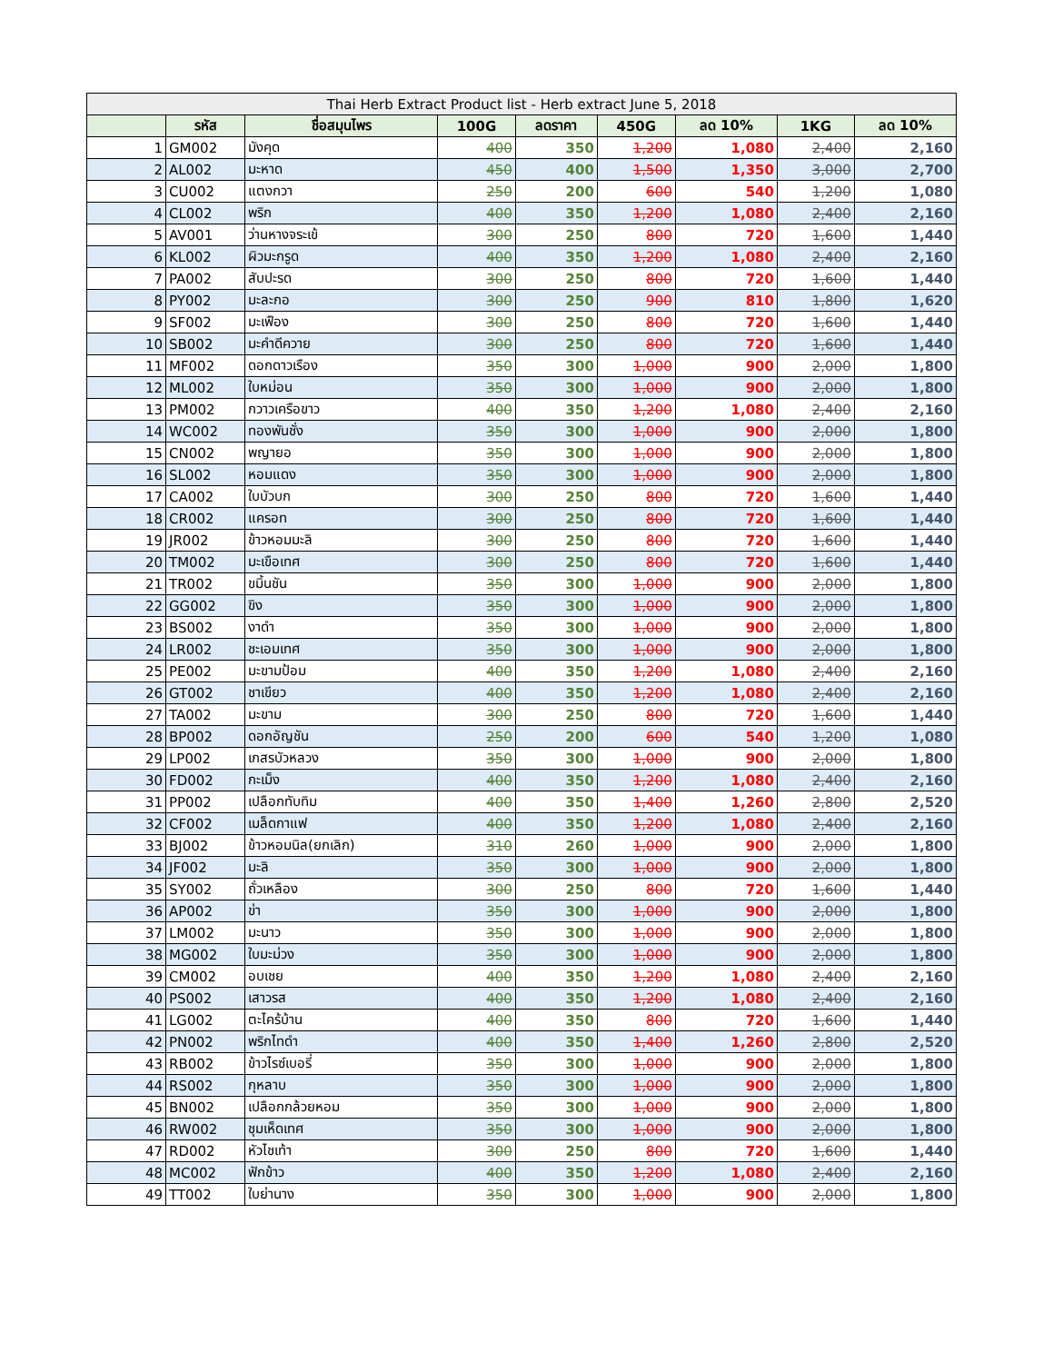| Thai Herb Extract Product list - Herb extract June 5, 2018 | | | | | | | | |
| --- | --- | --- | --- | --- | --- | --- | --- | --- |
| | รหัส | ชื่อสมุนไพร | 100G | ลดราคา | 450G | ลด 10% | 1KG | ลด 10% |
| 1 | GM002 | มังคุด | 400 | 350 | 1,200 | 1,080 | 2,400 | 2,160 |
| 2 | AL002 | มะหาด | 450 | 400 | 1,500 | 1,350 | 3,000 | 2,700 |
| 3 | CU002 | แตงกวา | 250 | 200 | 600 | 540 | 1,200 | 1,080 |
| 4 | CL002 | พริก | 400 | 350 | 1,200 | 1,080 | 2,400 | 2,160 |
| 5 | AV001 | ว่านหางจระเข้ | 300 | 250 | 800 | 720 | 1,600 | 1,440 |
| 6 | KL002 | ผิวมะกรูด | 400 | 350 | 1,200 | 1,080 | 2,400 | 2,160 |
| 7 | PA002 | สับปะรด | 300 | 250 | 800 | 720 | 1,600 | 1,440 |
| 8 | PY002 | มะละกอ | 300 | 250 | 900 | 810 | 1,800 | 1,620 |
| 9 | SF002 | มะเฟือง | 300 | 250 | 800 | 720 | 1,600 | 1,440 |
| 10 | SB002 | มะคำดีควาย | 300 | 250 | 800 | 720 | 1,600 | 1,440 |
| 11 | MF002 | ดอกดาวเรือง | 350 | 300 | 1,000 | 900 | 2,000 | 1,800 |
| 12 | ML002 | ใบหม่อน | 350 | 300 | 1,000 | 900 | 2,000 | 1,800 |
| 13 | PM002 | กวาวเครือขาว | 400 | 350 | 1,200 | 1,080 | 2,400 | 2,160 |
| 14 | WC002 | ทองพันชั่ง | 350 | 300 | 1,000 | 900 | 2,000 | 1,800 |
| 15 | CN002 | พญายอ | 350 | 300 | 1,000 | 900 | 2,000 | 1,800 |
| 16 | SL002 | หอมแดง | 350 | 300 | 1,000 | 900 | 2,000 | 1,800 |
| 17 | CA002 | ใบบัวบก | 300 | 250 | 800 | 720 | 1,600 | 1,440 |
| 18 | CR002 | แครอท | 300 | 250 | 800 | 720 | 1,600 | 1,440 |
| 19 | JR002 | ข้าวหอมมะลิ | 300 | 250 | 800 | 720 | 1,600 | 1,440 |
| 20 | TM002 | มะเขือเทศ | 300 | 250 | 800 | 720 | 1,600 | 1,440 |
| 21 | TR002 | ขมิ้นชัน | 350 | 300 | 1,000 | 900 | 2,000 | 1,800 |
| 22 | GG002 | ขิง | 350 | 300 | 1,000 | 900 | 2,000 | 1,800 |
| 23 | BS002 | งาดำ | 350 | 300 | 1,000 | 900 | 2,000 | 1,800 |
| 24 | LR002 | ชะเอมเทศ | 350 | 300 | 1,000 | 900 | 2,000 | 1,800 |
| 25 | PE002 | มะขามป้อม | 400 | 350 | 1,200 | 1,080 | 2,400 | 2,160 |
| 26 | GT002 | ชาเขียว | 400 | 350 | 1,200 | 1,080 | 2,400 | 2,160 |
| 27 | TA002 | มะขาม | 300 | 250 | 800 | 720 | 1,600 | 1,440 |
| 28 | BP002 | ดอกอัญชัน | 250 | 200 | 600 | 540 | 1,200 | 1,080 |
| 29 | LP002 | เกสรบัวหลวง | 350 | 300 | 1,000 | 900 | 2,000 | 1,800 |
| 30 | FD002 | กะเม็ง | 400 | 350 | 1,200 | 1,080 | 2,400 | 2,160 |
| 31 | PP002 | เปลือกทับทิม | 400 | 350 | 1,400 | 1,260 | 2,800 | 2,520 |
| 32 | CF002 | เมล็ดกาแฟ | 400 | 350 | 1,200 | 1,080 | 2,400 | 2,160 |
| 33 | BJ002 | ข้าวหอมนิล(ยกเลิก) | 310 | 260 | 1,000 | 900 | 2,000 | 1,800 |
| 34 | JF002 | มะลิ | 350 | 300 | 1,000 | 900 | 2,000 | 1,800 |
| 35 | SY002 | ถั่วเหลือง | 300 | 250 | 800 | 720 | 1,600 | 1,440 |
| 36 | AP002 | ข่า | 350 | 300 | 1,000 | 900 | 2,000 | 1,800 |
| 37 | LM002 | มะนาว | 350 | 300 | 1,000 | 900 | 2,000 | 1,800 |
| 38 | MG002 | ใบมะม่วง | 350 | 300 | 1,000 | 900 | 2,000 | 1,800 |
| 39 | CM002 | อบเชย | 400 | 350 | 1,200 | 1,080 | 2,400 | 2,160 |
| 40 | PS002 | เสาวรส | 400 | 350 | 1,200 | 1,080 | 2,400 | 2,160 |
| 41 | LG002 | ตะไคร้บ้าน | 400 | 350 | 800 | 720 | 1,600 | 1,440 |
| 42 | PN002 | พริกไทดำ | 400 | 350 | 1,400 | 1,260 | 2,800 | 2,520 |
| 43 | RB002 | ข้าวไรซ์เบอรี่ | 350 | 300 | 1,000 | 900 | 2,000 | 1,800 |
| 44 | RS002 | กุหลาบ | 350 | 300 | 1,000 | 900 | 2,000 | 1,800 |
| 45 | BN002 | เปลือกกล้วยหอม | 350 | 300 | 1,000 | 900 | 2,000 | 1,800 |
| 46 | RW002 | ชุมเห็ดเทศ | 350 | 300 | 1,000 | 900 | 2,000 | 1,800 |
| 47 | RD002 | หัวไชเท้า | 300 | 250 | 800 | 720 | 1,600 | 1,440 |
| 48 | MC002 | ฟักข้าว | 400 | 350 | 1,200 | 1,080 | 2,400 | 2,160 |
| 49 | TT002 | ใบย่านาง | 350 | 300 | 1,000 | 900 | 2,000 | 1,800 |